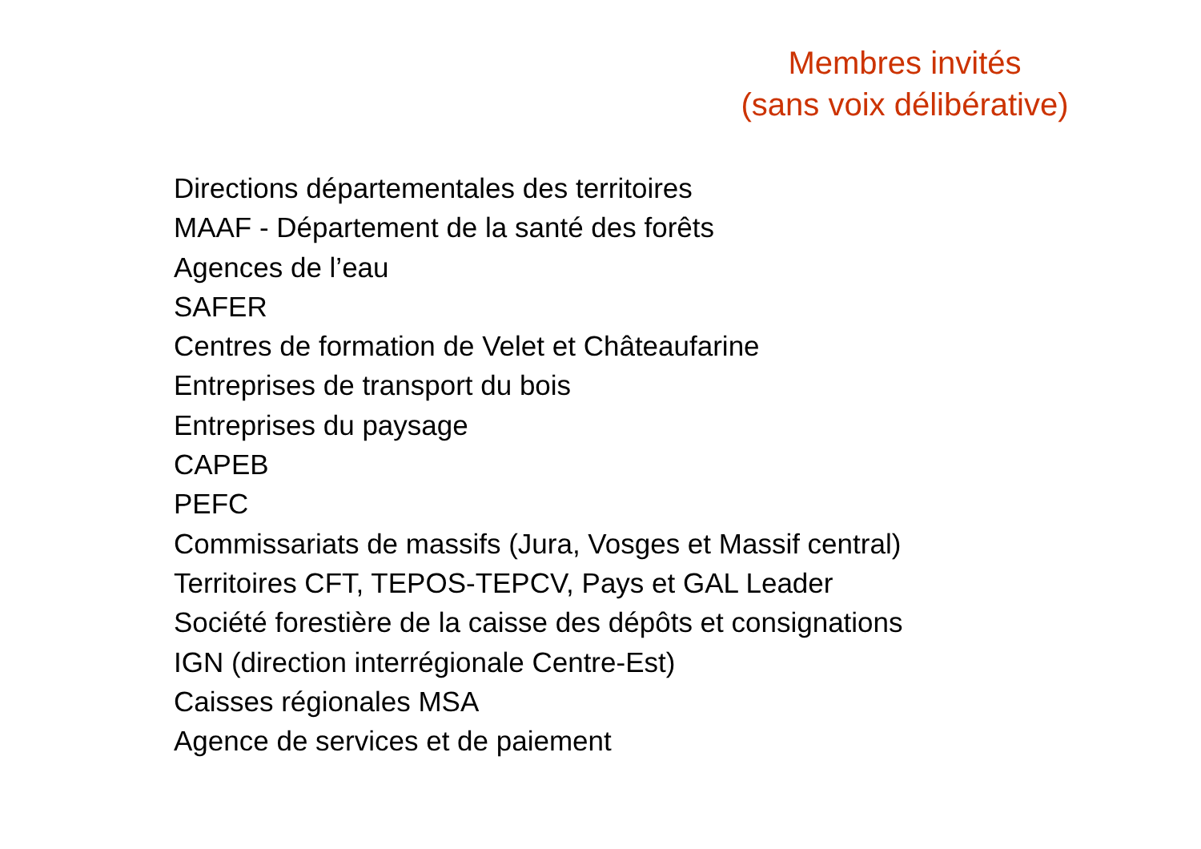Membres invités
(sans voix délibérative)
Directions départementales des territoires
MAAF - Département de la santé des forêts
Agences de l’eau
SAFER
Centres de formation de Velet et Châteaufarine
Entreprises de transport du bois
Entreprises du paysage
CAPEB
PEFC
Commissariats de massifs (Jura, Vosges et Massif central)
Territoires CFT, TEPOS-TEPCV, Pays et GAL Leader
Société forestière de la caisse des dépôts et consignations
IGN (direction interrégionale Centre-Est)
Caisses régionales MSA
Agence de services et de paiement